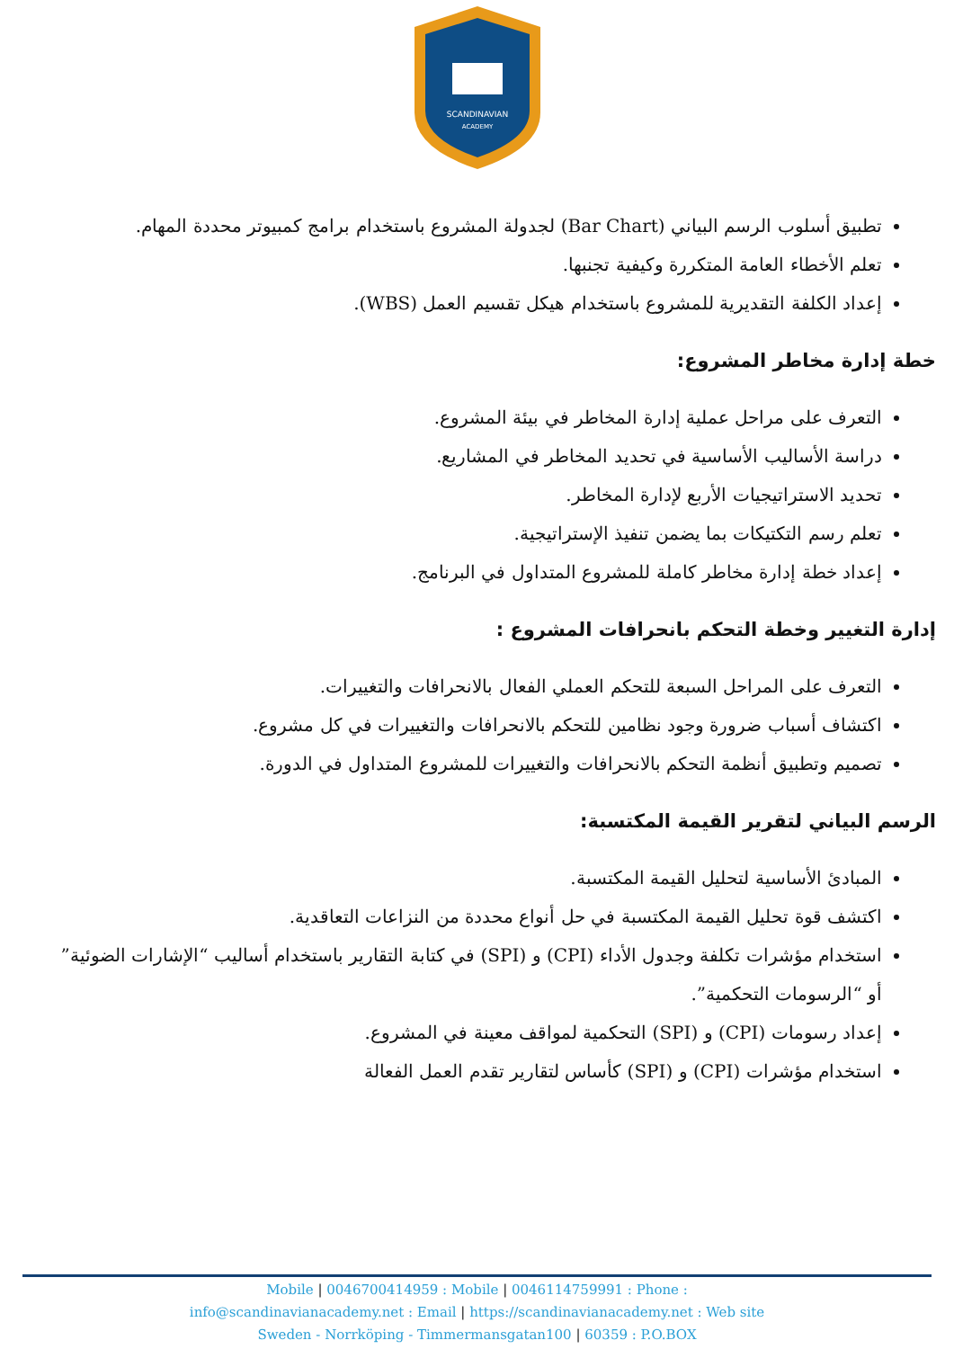SCANDINAVIAN
ACADEMY
تطبيق أسلوب الرسم البياني (Bar Chart) لجدولة المشروع باستخدام برامج كمبيوتر محددة المهام.
تعلم الأخطاء العامة المتكررة وكيفية تجنبها.
إعداد الكلفة التقديرية للمشروع باستخدام هيكل تقسيم العمل (WBS).
خطة إدارة مخاطر المشروع:
التعرف على مراحل عملية إدارة المخاطر في بيئة المشروع.
دراسة الأساليب الأساسية في تحديد المخاطر في المشاريع.
تحديد الاستراتيجيات الأربع لإدارة المخاطر.
تعلم رسم التكتيكات بما يضمن تنفيذ الإستراتيجية.
إعداد خطة إدارة مخاطر كاملة للمشروع المتداول في البرنامج.
إدارة التغيير وخطة التحكم بانحرافات المشروع :
التعرف على المراحل السبعة للتحكم العملي الفعال بالانحرافات والتغييرات.
اكتشاف أسباب ضرورة وجود نظامين للتحكم بالانحرافات والتغييرات في كل مشروع.
تصميم وتطبيق أنظمة التحكم بالانحرافات والتغييرات للمشروع المتداول في الدورة.
الرسم البياني لتقرير القيمة المكتسبة:
المبادئ الأساسية لتحليل القيمة المكتسبة.
اكتشف قوة تحليل القيمة المكتسبة في حل أنواع محددة من النزاعات التعاقدية.
استخدام مؤشرات تكلفة وجدول الأداء (CPI) و (SPI) في كتابة التقارير باستخدام أساليب “الإشارات الضوئية” أو “الرسومات التحكمية”.
إعداد رسومات (CPI) و (SPI) التحكمية لمواقف معينة في المشروع.
استخدام مؤشرات (CPI) و (SPI) كأساس لتقارير تقدم العمل الفعالة
Mobile | 0046700414959 : Mobile | 0046114759991 : Phone :
info@scandinavianacademy.net : Email | https://scandinavianacademy.net : Web site
Sweden - Norrköping - Timmermansgatan100 | 60359 : P.O.BOX